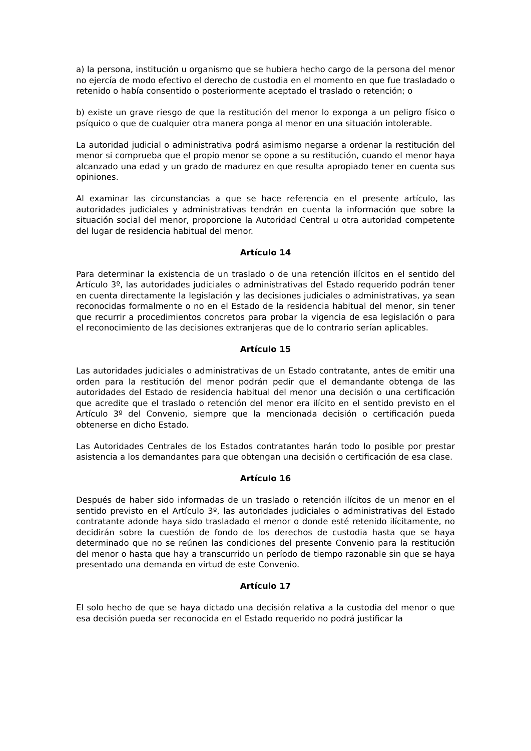a) la persona, institución u organismo que se hubiera hecho cargo de la persona del menor no ejercía de modo efectivo el derecho de custodia en el momento en que fue trasladado o retenido o había consentido o posteriormente aceptado el traslado o retención; o
b) existe un grave riesgo de que la restitución del menor lo exponga a un peligro físico o psíquico o que de cualquier otra manera ponga al menor en una situación intolerable.
La autoridad judicial o administrativa podrá asimismo negarse a ordenar la restitución del menor si comprueba que el propio menor se opone a su restitución, cuando el menor haya alcanzado una edad y un grado de madurez en que resulta apropiado tener en cuenta sus opiniones.
Al examinar las circunstancias a que se hace referencia en el presente artículo, las autoridades judiciales y administrativas tendrán en cuenta la información que sobre la situación social del menor, proporcione la Autoridad Central u otra autoridad competente del lugar de residencia habitual del menor.
Artículo 14
Para determinar la existencia de un traslado o de una retención ilícitos en el sentido del Artículo 3º, las autoridades judiciales o administrativas del Estado requerido podrán tener en cuenta directamente la legislación y las decisiones judiciales o administrativas, ya sean reconocidas formalmente o no en el Estado de la residencia habitual del menor, sin tener que recurrir a procedimientos concretos para probar la vigencia de esa legislación o para el reconocimiento de las decisiones extranjeras que de lo contrario serían aplicables.
Artículo 15
Las autoridades judiciales o administrativas de un Estado contratante, antes de emitir una orden para la restitución del menor podrán pedir que el demandante obtenga de las autoridades del Estado de residencia habitual del menor una decisión o una certificación que acredite que el traslado o retención del menor era ilícito en el sentido previsto en el Artículo 3º del Convenio, siempre que la mencionada decisión o certificación pueda obtenerse en dicho Estado.
Las Autoridades Centrales de los Estados contratantes harán todo lo posible por prestar asistencia a los demandantes para que obtengan una decisión o certificación de esa clase.
Artículo 16
Después de haber sido informadas de un traslado o retención ilícitos de un menor en el sentido previsto en el Artículo 3º, las autoridades judiciales o administrativas del Estado contratante adonde haya sido trasladado el menor o donde esté retenido ilícitamente, no decidirán sobre la cuestión de fondo de los derechos de custodia hasta que se haya determinado que no se reúnen las condiciones del presente Convenio para la restitución del menor o hasta que hay a transcurrido un período de tiempo razonable sin que se haya presentado una demanda en virtud de este Convenio.
Artículo 17
El solo hecho de que se haya dictado una decisión relativa a la custodia del menor o que esa decisión pueda ser reconocida en el Estado requerido no podrá justificar la